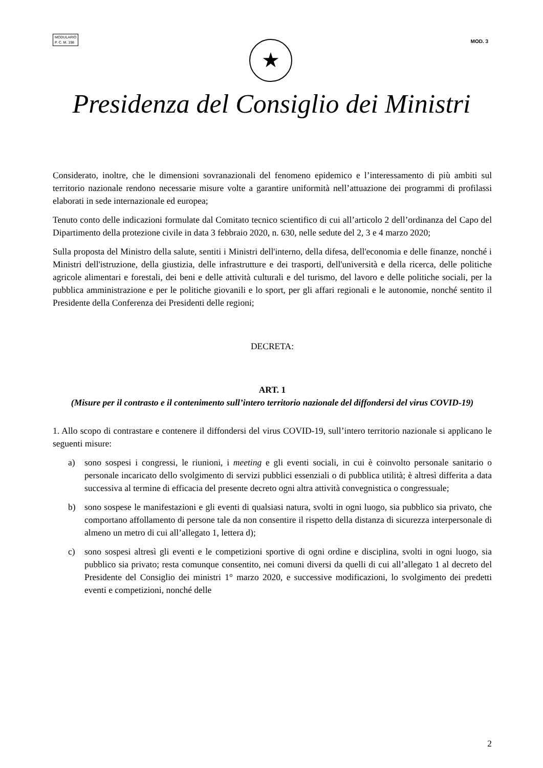MODULARIO
P. C. M. 198
MOD. 3
★
Presidenza del Consiglio dei Ministri
Considerato, inoltre, che le dimensioni sovranazionali del fenomeno epidemico e l’interessamento di più ambiti sul territorio nazionale rendono necessarie misure volte a garantire uniformità nell’attuazione dei programmi di profilassi elaborati in sede internazionale ed europea;
Tenuto conto delle indicazioni formulate dal Comitato tecnico scientifico di cui all’articolo 2 dell’ordinanza del Capo del Dipartimento della protezione civile in data 3 febbraio 2020, n. 630, nelle sedute del 2, 3 e 4 marzo 2020;
Sulla proposta del Ministro della salute, sentiti i Ministri dell'interno, della difesa, dell'economia e delle finanze, nonché i Ministri dell'istruzione, della giustizia, delle infrastrutture e dei trasporti, dell'università e della ricerca, delle politiche agricole alimentari e forestali, dei beni e delle attività culturali e del turismo, del lavoro e delle politiche sociali, per la pubblica amministrazione e per le politiche giovanili e lo sport, per gli affari regionali e le autonomie, nonché sentito il Presidente della Conferenza dei Presidenti delle regioni;
DECRETA:
ART. 1
(Misure per il contrasto e il contenimento sull’intero territorio nazionale del diffondersi del virus COVID-19)
1. Allo scopo di contrastare e contenere il diffondersi del virus COVID-19, sull’intero territorio nazionale si applicano le seguenti misure:
a) sono sospesi i congressi, le riunioni, i meeting e gli eventi sociali, in cui è coinvolto personale sanitario o personale incaricato dello svolgimento di servizi pubblici essenziali o di pubblica utilità; è altresì differita a data successiva al termine di efficacia del presente decreto ogni altra attività convegnistica o congressuale;
b) sono sospese le manifestazioni e gli eventi di qualsiasi natura, svolti in ogni luogo, sia pubblico sia privato, che comportano affollamento di persone tale da non consentire il rispetto della distanza di sicurezza interpersonale di almeno un metro di cui all’allegato 1, lettera d);
c) sono sospesi altresì gli eventi e le competizioni sportive di ogni ordine e disciplina, svolti in ogni luogo, sia pubblico sia privato; resta comunque consentito, nei comuni diversi da quelli di cui all’allegato 1 al decreto del Presidente del Consiglio dei ministri 1° marzo 2020, e successive modificazioni, lo svolgimento dei predetti eventi e competizioni, nonché delle
2